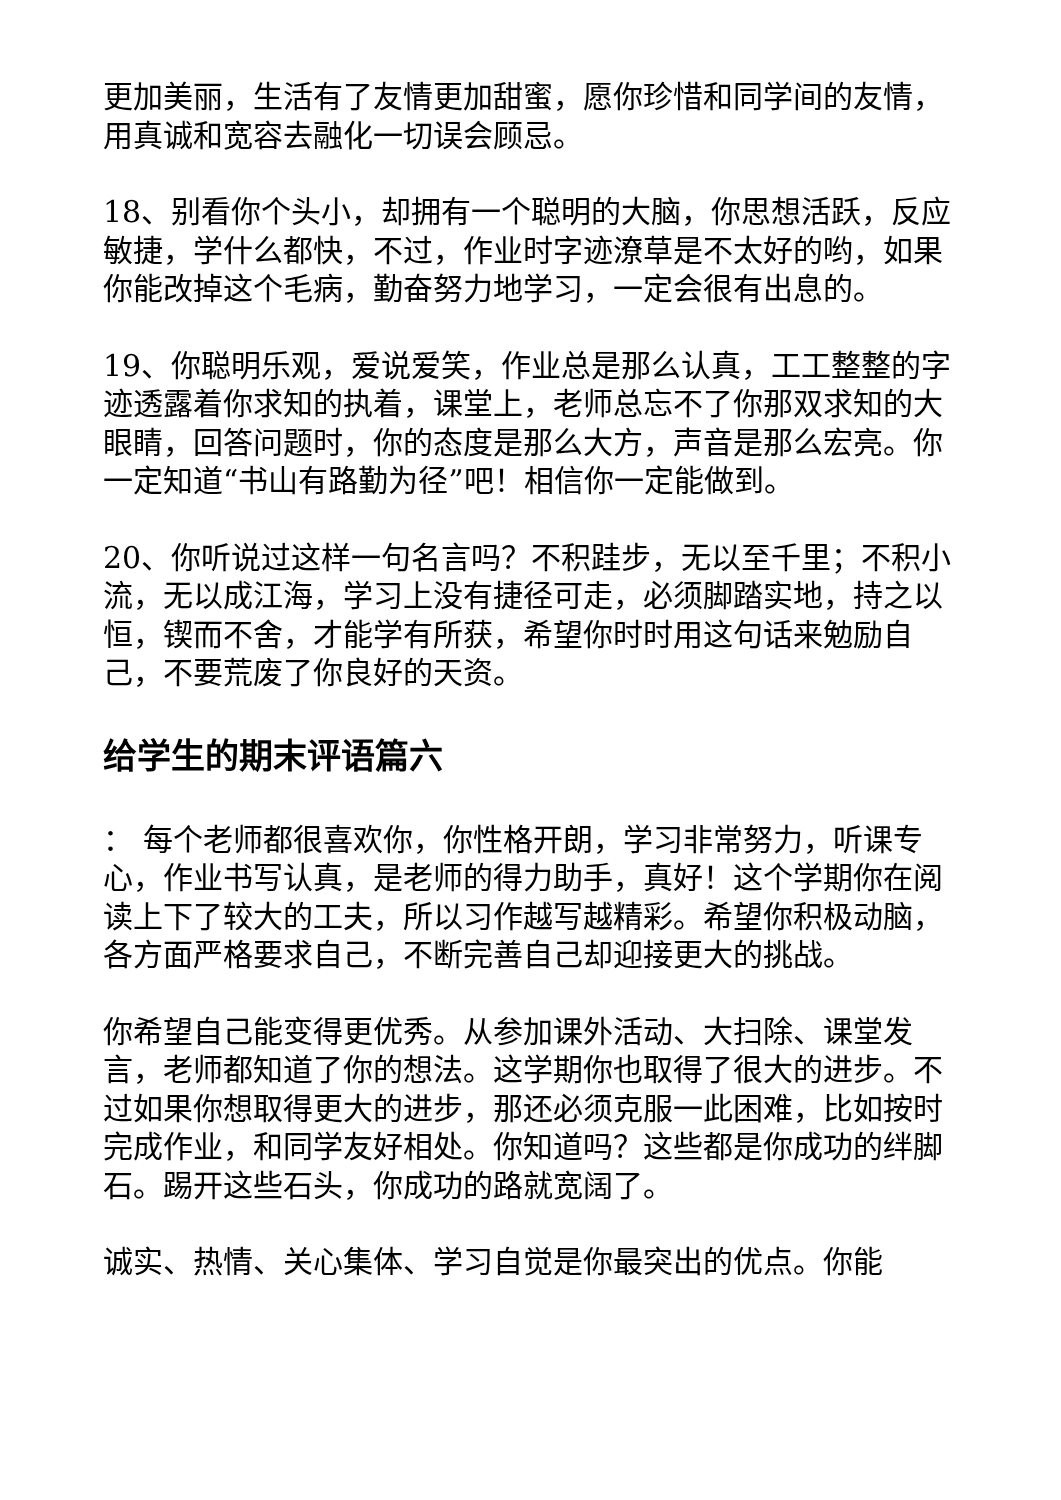更加美丽，生活有了友情更加甜蜜，愿你珍惜和同学间的友情，用真诚和宽容去融化一切误会顾忌。
18、别看你个头小，却拥有一个聪明的大脑，你思想活跃，反应敏捷，学什么都快，不过，作业时字迹潦草是不太好的哟，如果你能改掉这个毛病，勤奋努力地学习，一定会很有出息的。
19、你聪明乐观，爱说爱笑，作业总是那么认真，工工整整的字迹透露着你求知的执着，课堂上，老师总忘不了你那双求知的大眼睛，回答问题时，你的态度是那么大方，声音是那么宏亮。你一定知道“书山有路勤为径”吧！相信你一定能做到。
20、你听说过这样一句名言吗？不积跬步，无以至千里；不积小流，无以成江海，学习上没有捷径可走，必须脚踏实地，持之以恒，锲而不舍，才能学有所获，希望你时时用这句话来勉励自己，不要荒废了你良好的天资。
给学生的期末评语篇六
： 每个老师都很喜欢你，你性格开朗，学习非常努力，听课专心，作业书写认真，是老师的得力助手，真好！这个学期你在阅读上下了较大的工夫，所以习作越写越精彩。希望你积极动脑，各方面严格要求自己，不断完善自己却迎接更大的挑战。
你希望自己能变得更优秀。从参加课外活动、大扫除、课堂发言，老师都知道了你的想法。这学期你也取得了很大的进步。不过如果你想取得更大的进步，那还必须克服一此困难，比如按时完成作业，和同学友好相处。你知道吗？这些都是你成功的绊脚石。踢开这些石头，你成功的路就宽阔了。
诚实、热情、关心集体、学习自觉是你最突出的优点。你能